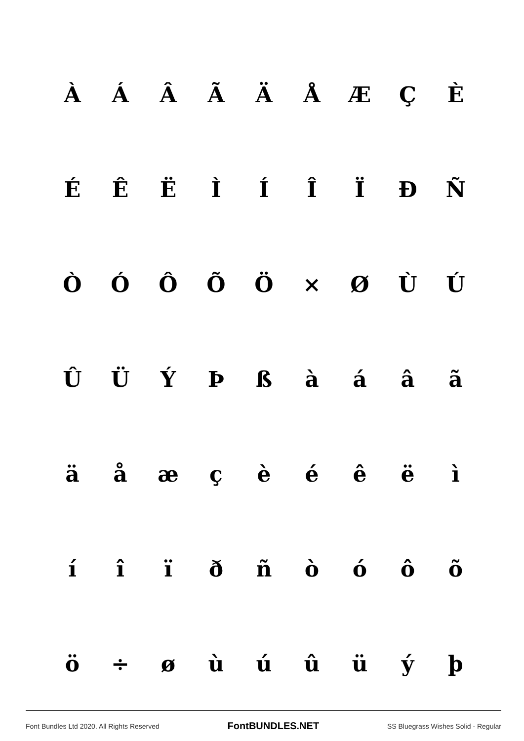| À | Á | Â | Ã | Ä | Å | Æ | Ç | È |
| É | Ê | Ë | Ì | Í | Î | Ï | Ð | Ñ |
| Ò | Ó | Ô | Õ | Ö | × | Ø | Ù | Ú |
| Û | Ü | Ý | Þ | ß | à | á | â | ã |
| ä | å | æ | ç | è | é | ê | ë | ì |
| í | î | ï | ð | ñ | ò | ó | ô | õ |
| ö | ÷ | ø | ù | ú | û | ü | ý | þ |
Font Bundles Ltd 2020. All Rights Reserved FontBUNDLES.NET SS Bluegrass Wishes Solid - Regular